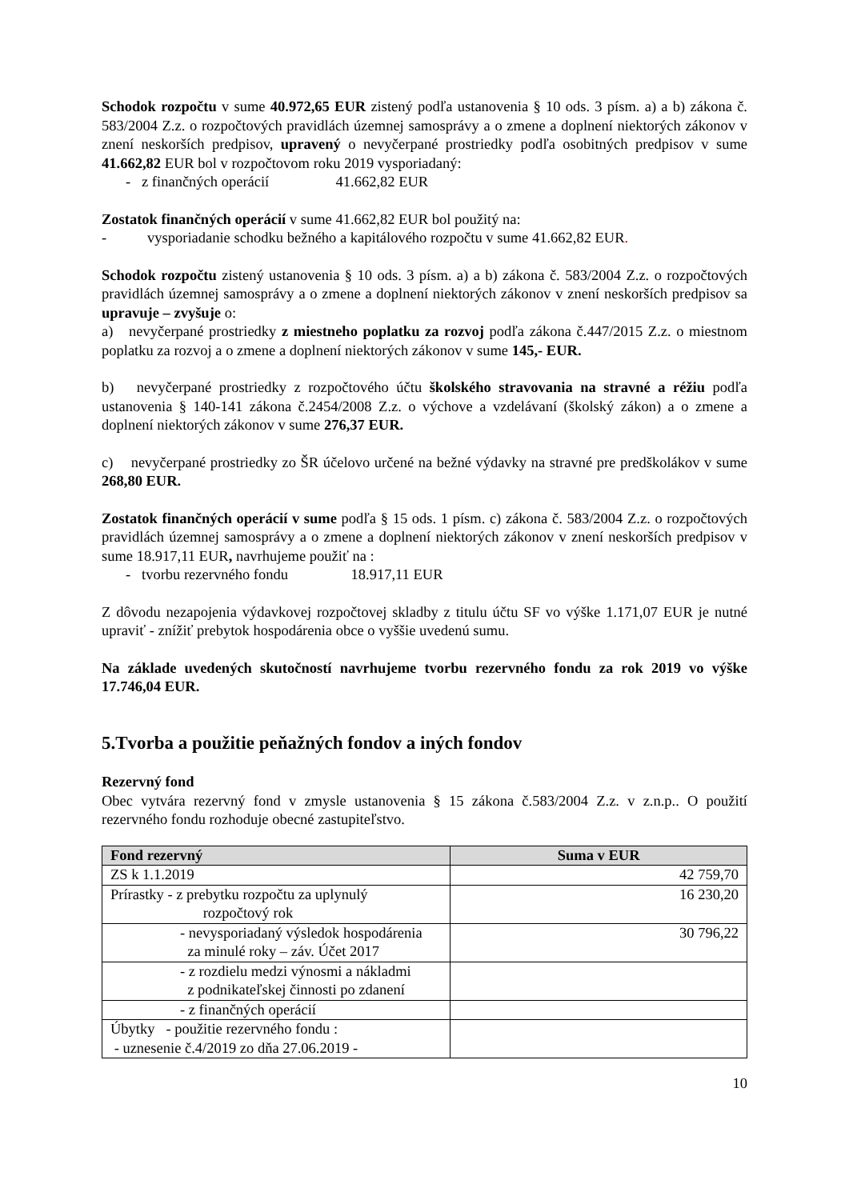Schodok rozpočtu v sume 40.972,65 EUR zistený podľa ustanovenia § 10 ods. 3 písm. a) a b) zákona č. 583/2004 Z.z. o rozpočtových pravidlách územnej samosprávy a o zmene a doplnení niektorých zákonov v znení neskorších predpisov, upravený o nevyčerpané prostriedky podľa osobitných predpisov v sume 41.662,82 EUR bol v rozpočtovom roku 2019 vysporiadaný:
- z finančných operácií 41.662,82 EUR
Zostatok finančných operácií v sume 41.662,82 EUR bol použitý na:
- vysporiadanie schodku bežného a kapitálového rozpočtu v sume 41.662,82 EUR.
Schodok rozpočtu zistený ustanovenia § 10 ods. 3 písm. a) a b) zákona č. 583/2004 Z.z. o rozpočtových pravidlách územnej samosprávy a o zmene a doplnení niektorých zákonov v znení neskorších predpisov sa upravuje – zvyšuje o:
a) nevyčerpané prostriedky z miestneho poplatku za rozvoj podľa zákona č.447/2015 Z.z. o miestnom poplatku za rozvoj a o zmene a doplnení niektorých zákonov v sume 145,- EUR.
b) nevyčerpané prostriedky z rozpočtového účtu školského stravovania na stravné a réžiu podľa ustanovenia § 140-141 zákona č.2454/2008 Z.z. o výchove a vzdelávaní (školský zákon) a o zmene a doplnení niektorých zákonov v sume 276,37 EUR.
c) nevyčerpané prostriedky zo ŠR účelovo určené na bežné výdavky na stravné pre predškolákov v sume 268,80 EUR.
Zostatok finančných operácií v sume podľa § 15 ods. 1 písm. c) zákona č. 583/2004 Z.z. o rozpočtových pravidlách územnej samosprávy a o zmene a doplnení niektorých zákonov v znení neskorších predpisov v sume 18.917,11 EUR, navrhujeme použiť na :
- tvorbu rezervného fondu 18.917,11 EUR
Z dôvodu nezapojenia výdavkovej rozpočtovej skladby z titulu účtu SF vo výške 1.171,07 EUR je nutné upraviť - znížiť prebytok hospodárenia obce o vyššie uvedenú sumu.
Na základe uvedených skutočností navrhujeme tvorbu rezervného fondu za rok 2019 vo výške 17.746,04 EUR.
5.Tvorba a použitie peňažných fondov a iných fondov
Rezervný fond
Obec vytvára rezervný fond v zmysle ustanovenia § 15 zákona č.583/2004 Z.z. v z.n.p.. O použití rezervného fondu rozhoduje obecné zastupiteľstvo.
| Fond rezervný | Suma v EUR |
| --- | --- |
| ZS k 1.1.2019 | 42 759,70 |
| Prírastky - z prebytku rozpočtu za uplynulý rozpočtový rok | 16 230,20 |
| - nevysporiadaný výsledok hospodárenia za minulé roky – záv. Účet 2017 | 30 796,22 |
| - z rozdielu medzi výnosmi a nákladmi z podnikateľskej činnosti po zdanení | |
| - z finančných operácií | |
| Úbytky - použitie rezervného fondu : - uznesenie č.4/2019 zo dňa 27.06.2019 - | |
10